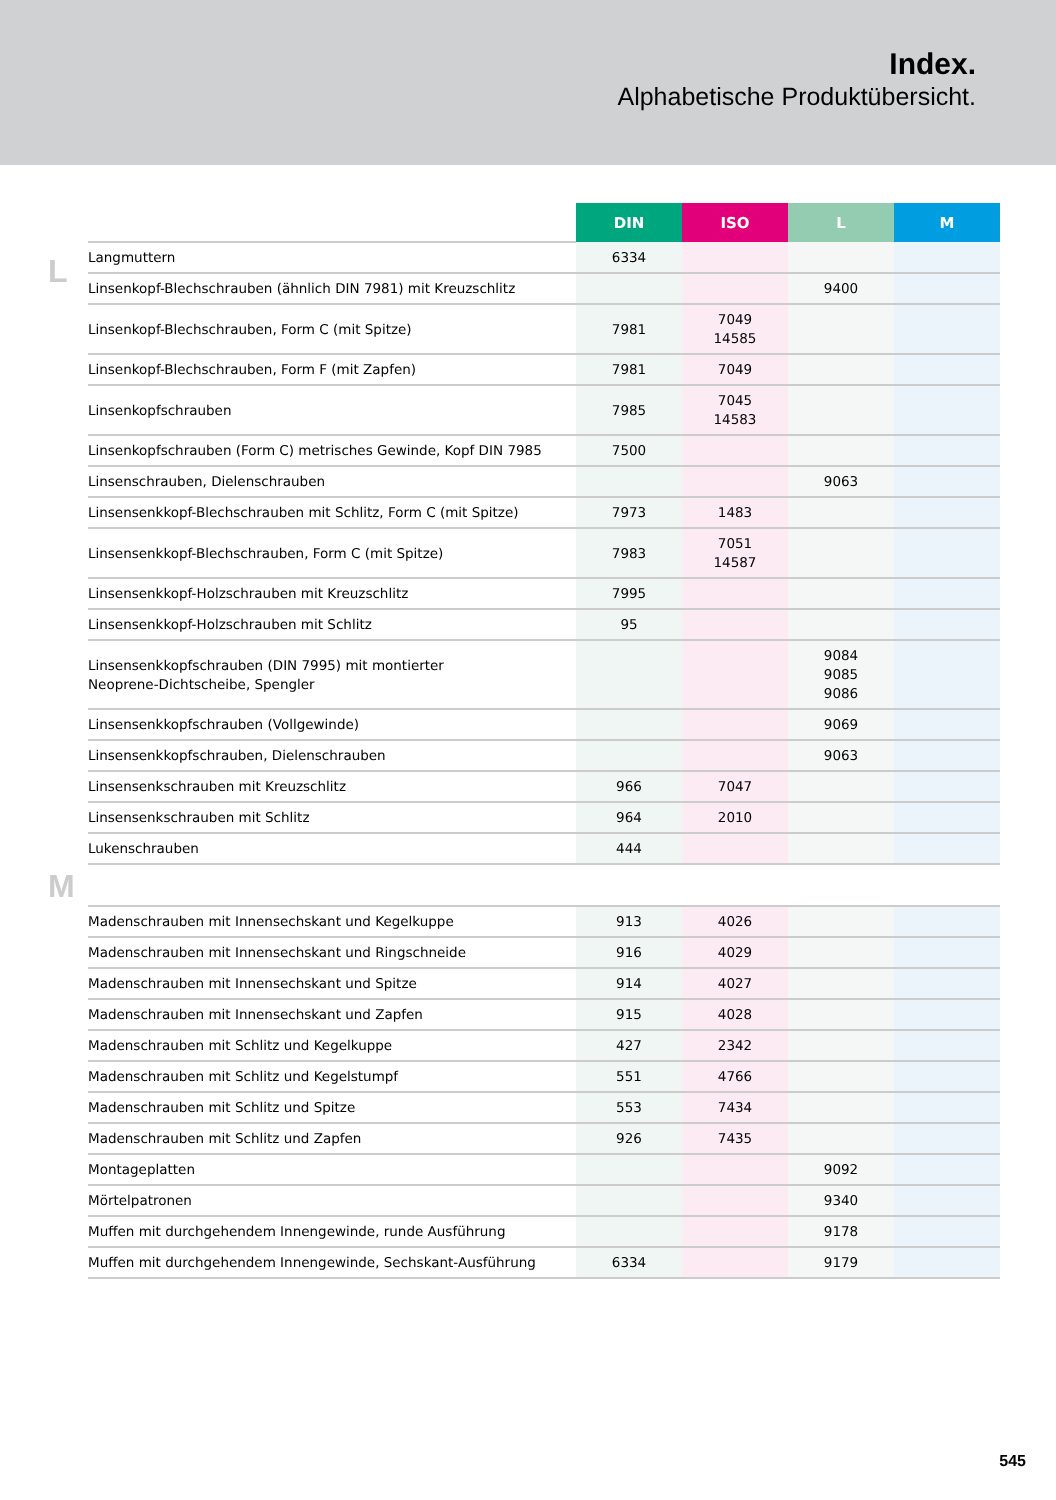Index.
Alphabetische Produktübersicht.
L
M
| | DIN | ISO | L | M |
| --- | --- | --- | --- | --- |
| Langmuttern | 6334 | | | |
| Linsenkopf-Blechschrauben (ähnlich DIN 7981) mit Kreuzschlitz | | | 9400 | |
| Linsenkopf-Blechschrauben, Form C (mit Spitze) | 7981 | 7049 14585 | | |
| Linsenkopf-Blechschrauben, Form F (mit Zapfen) | 7981 | 7049 | | |
| Linsenkopfschrauben | 7985 | 7045 14583 | | |
| Linsenkopfschrauben (Form C) metrisches Gewinde, Kopf DIN 7985 | 7500 | | | |
| Linsenschrauben, Dielenschrauben | | | 9063 | |
| Linsensenkkopf-Blechschrauben mit Schlitz, Form C (mit Spitze) | 7973 | 1483 | | |
| Linsensenkkopf-Blechschrauben, Form C (mit Spitze) | 7983 | 7051 14587 | | |
| Linsensenkkopf-Holzschrauben mit Kreuzschlitz | 7995 | | | |
| Linsensenkkopf-Holzschrauben mit Schlitz | 95 | | | |
| Linsensenkkopfschrauben (DIN 7995) mit montierter Neoprene-Dichtscheibe, Spengler | | | 9084 9085 9086 | |
| Linsensenkkopfschrauben (Vollgewinde) | | | 9069 | |
| Linsensenkkopfschrauben, Dielenschrauben | | | 9063 | |
| Linsensenkschrauben mit Kreuzschlitz | 966 | 7047 | | |
| Linsensenkschrauben mit Schlitz | 964 | 2010 | | |
| Lukenschrauben | 444 | | | |
| Madenschrauben mit Innensechskant und Kegelkuppe | 913 | 4026 | | |
| Madenschrauben mit Innensechskant und Ringschneide | 916 | 4029 | | |
| Madenschrauben mit Innensechskant und Spitze | 914 | 4027 | | |
| Madenschrauben mit Innensechskant und Zapfen | 915 | 4028 | | |
| Madenschrauben mit Schlitz und Kegelkuppe | 427 | 2342 | | |
| Madenschrauben mit Schlitz und Kegelstumpf | 551 | 4766 | | |
| Madenschrauben mit Schlitz und Spitze | 553 | 7434 | | |
| Madenschrauben mit Schlitz und Zapfen | 926 | 7435 | | |
| Montageplatten | | | 9092 | |
| Mörtelpatronen | | | 9340 | |
| Muffen mit durchgehendem Innengewinde, runde Ausführung | | | 9178 | |
| Muffen mit durchgehendem Innengewinde, Sechskant-Ausführung | 6334 | | 9179 | |
545